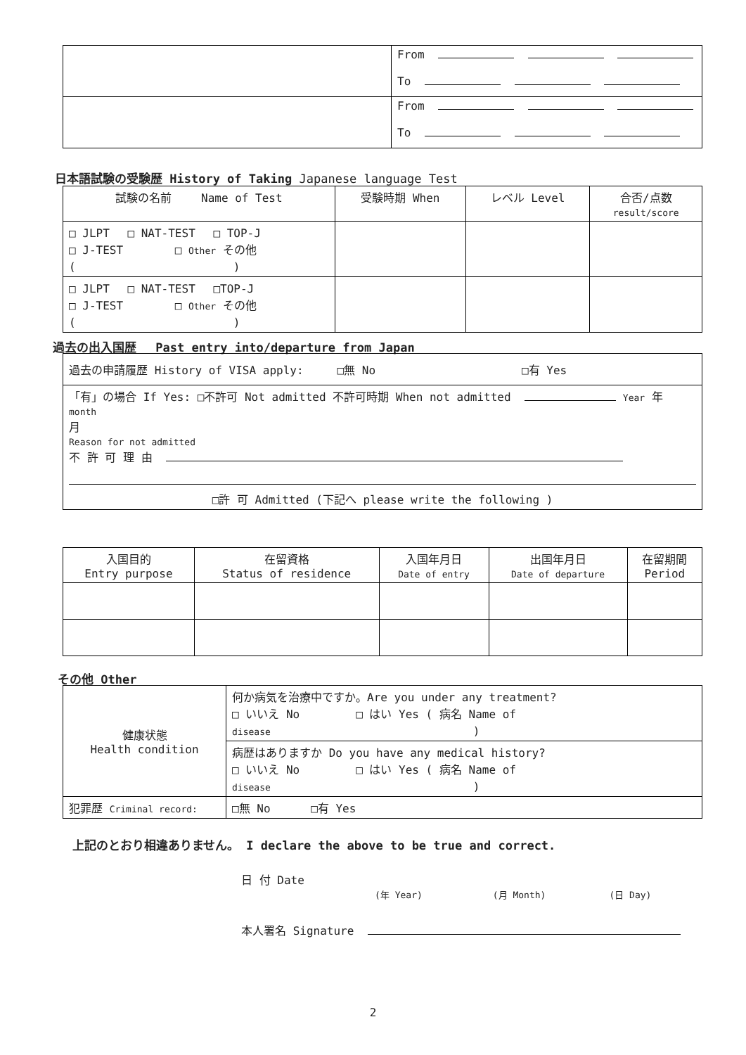| | From To |
| | From To |
日本語試験の受験歴 History of Taking Japanese language Test
| 試験の名前 Name of Test | 受験時期 When | レベル Level | 合否/点数 result/score |
| --- | --- | --- | --- |
| □ JLPT □ NAT-TEST □ TOP-J □ J-TEST □ Other その他 ( ) | | | |
| □ JLPT □ NAT-TEST □TOP-J □ J-TEST □ Other その他 ( ) | | | |
過去の出入国歴　 Past entry into/departure from Japan
| 過去の申請履歴 History of VISA apply: □無 No □有 Yes |
| 「有」の場合 If Yes: □不許可 Not admitted 不許可時期 When not admitted Year 年 month 月 Reason for not admitted 不 許 可 理 由 □許 可 Admitted (下記へ please write the following ) |
| 入国目的 Entry purpose | 在留資格 Status of residence | 入国年月日 Date of entry | 出国年月日 Date of departure | 在留期間 Period |
| --- | --- | --- | --- | --- |
その他 Other
| 健康状態 Health condition | 何か病気を治療中ですか。Are you under any treatment? □ いいえ No □ はい Yes ( 病名 Name of disease ) |
| | 病歴はありますか Do you have any medical history? □ いいえ No □ はい Yes ( 病名 Name of disease ) |
| 犯罪歴 Criminal record: | □無 No □有 Yes |
上記のとおり相違ありません。 I declare the above to be true and correct.
日 付 Date
(年 Year) (月 Month) (日 Day)
本人署名 Signature
2